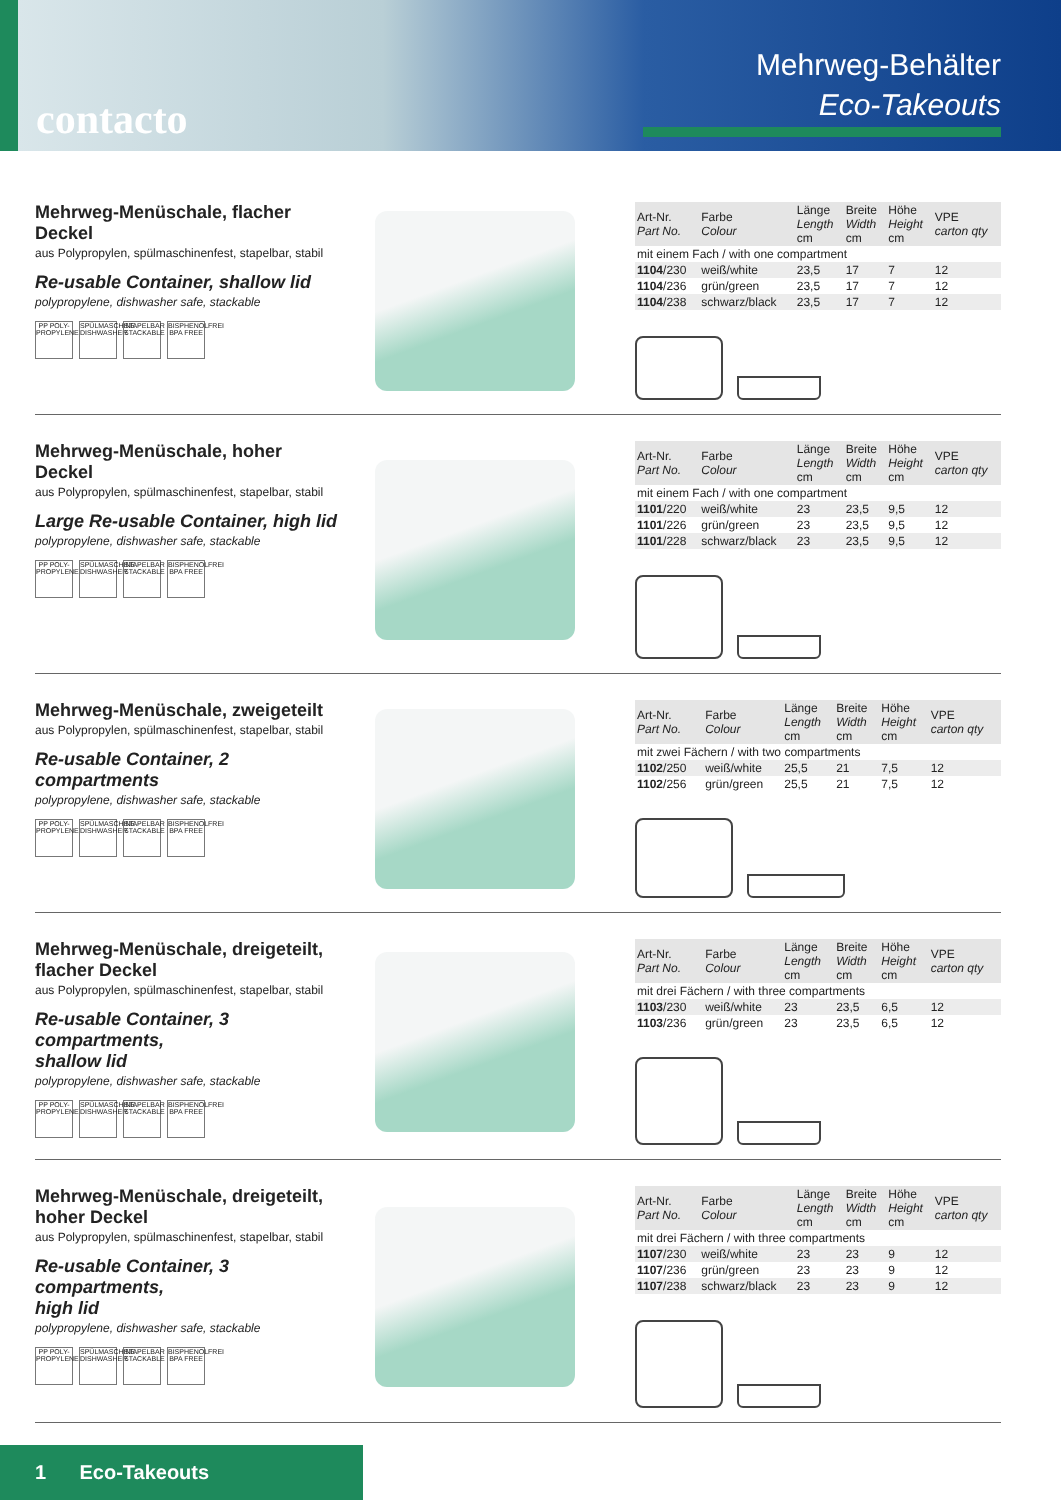contacto
Mehrweg-Behälter
Eco-Takeouts
Mehrweg-Menüschale, flacher Deckel
aus Polypropylen, spülmaschinenfest, stapelbar, stabil
Re-usable Container, shallow lid
polypropylene, dishwasher safe, stackable
PP POLY-PROPYLENE SPÜLMASCHINE DISHWASHER STAPELBAR STACKABLE BISPHENOLFREI BPA FREE
| Art-Nr. Part No. | Farbe Colour | Länge Length cm | Breite Width cm | Höhe Height cm | VPE carton qty |
| --- | --- | --- | --- | --- | --- |
| mit einem Fach / with one compartment | | | | | |
| 1104 /230 | weiß/white | 23,5 | 17 | 7 | 12 |
| 1104 /236 | grün/green | 23,5 | 17 | 7 | 12 |
| 1104 /238 | schwarz/black | 23,5 | 17 | 7 | 12 |
Mehrweg-Menüschale, hoher Deckel
aus Polypropylen, spülmaschinenfest, stapelbar, stabil
Large Re-usable Container, high lid
polypropylene, dishwasher safe, stackable
PP POLY-PROPYLENE SPÜLMASCHINE DISHWASHER STAPELBAR STACKABLE BISPHENOLFREI BPA FREE
| Art-Nr. Part No. | Farbe Colour | Länge Length cm | Breite Width cm | Höhe Height cm | VPE carton qty |
| --- | --- | --- | --- | --- | --- |
| mit einem Fach / with one compartment | | | | | |
| 1101 /220 | weiß/white | 23 | 23,5 | 9,5 | 12 |
| 1101 /226 | grün/green | 23 | 23,5 | 9,5 | 12 |
| 1101 /228 | schwarz/black | 23 | 23,5 | 9,5 | 12 |
Mehrweg-Menüschale, zweigeteilt
aus Polypropylen, spülmaschinenfest, stapelbar, stabil
Re-usable Container, 2 compartments
polypropylene, dishwasher safe, stackable
PP POLY-PROPYLENE SPÜLMASCHINE DISHWASHER STAPELBAR STACKABLE BISPHENOLFREI BPA FREE
| Art-Nr. Part No. | Farbe Colour | Länge Length cm | Breite Width cm | Höhe Height cm | VPE carton qty |
| --- | --- | --- | --- | --- | --- |
| mit zwei Fächern / with two compartments | | | | | |
| 1102 /250 | weiß/white | 25,5 | 21 | 7,5 | 12 |
| 1102 /256 | grün/green | 25,5 | 21 | 7,5 | 12 |
Mehrweg-Menüschale, dreigeteilt,
flacher Deckel
aus Polypropylen, spülmaschinenfest, stapelbar, stabil
Re-usable Container, 3 compartments,
shallow lid
polypropylene, dishwasher safe, stackable
PP POLY-PROPYLENE SPÜLMASCHINE DISHWASHER STAPELBAR STACKABLE BISPHENOLFREI BPA FREE
| Art-Nr. Part No. | Farbe Colour | Länge Length cm | Breite Width cm | Höhe Height cm | VPE carton qty |
| --- | --- | --- | --- | --- | --- |
| mit drei Fächern / with three compartments | | | | | |
| 1103 /230 | weiß/white | 23 | 23,5 | 6,5 | 12 |
| 1103 /236 | grün/green | 23 | 23,5 | 6,5 | 12 |
Mehrweg-Menüschale, dreigeteilt,
hoher Deckel
aus Polypropylen, spülmaschinenfest, stapelbar, stabil
Re-usable Container, 3 compartments,
high lid
polypropylene, dishwasher safe, stackable
PP POLY-PROPYLENE SPÜLMASCHINE DISHWASHER STAPELBAR STACKABLE BISPHENOLFREI BPA FREE
| Art-Nr. Part No. | Farbe Colour | Länge Length cm | Breite Width cm | Höhe Height cm | VPE carton qty |
| --- | --- | --- | --- | --- | --- |
| mit drei Fächern / with three compartments | | | | | |
| 1107 /230 | weiß/white | 23 | 23 | 9 | 12 |
| 1107 /236 | grün/green | 23 | 23 | 9 | 12 |
| 1107 /238 | schwarz/black | 23 | 23 | 9 | 12 |
1 Eco-Takeouts